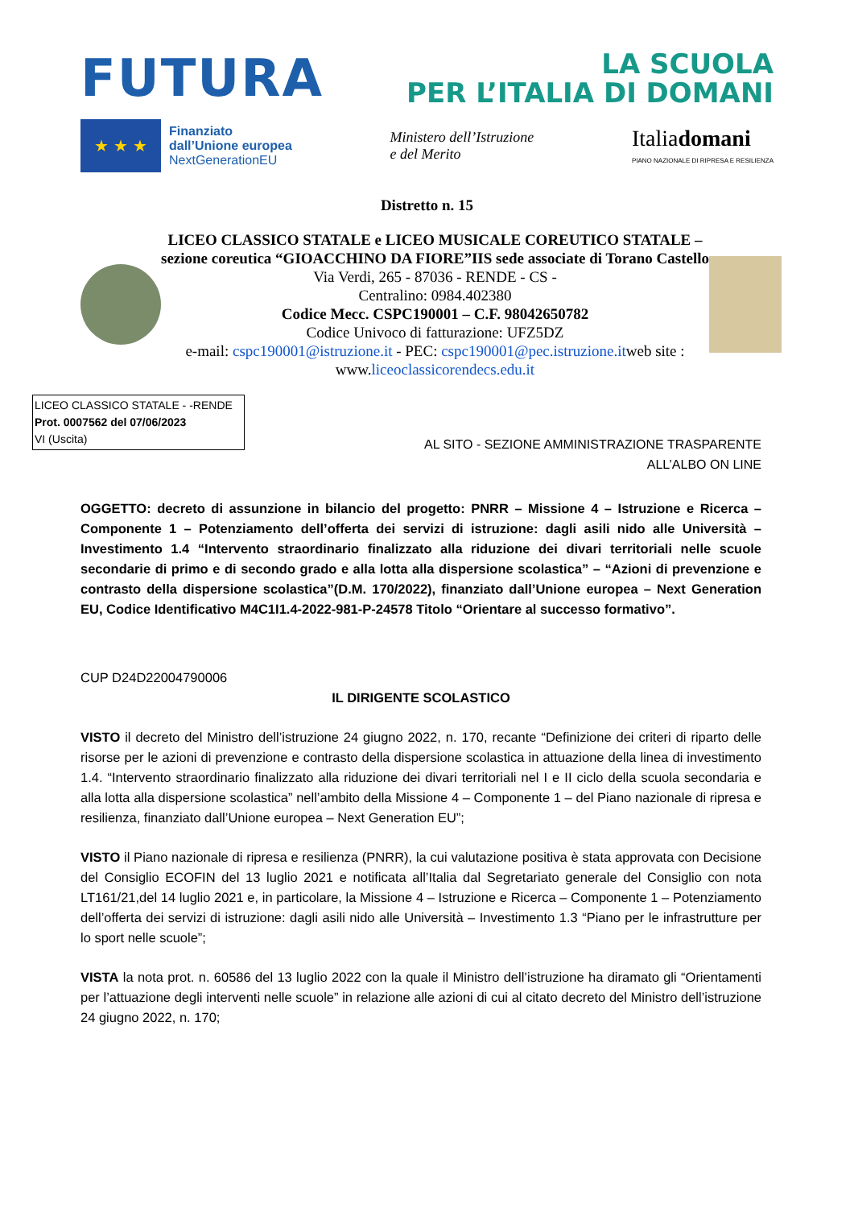FUTURA
LA SCUOLA
PER L’ITALIA DI DOMANI
★ ★ ★
Finanziato
dall’Unione europea
NextGenerationEU
Ministero dell’Istruzione
e del Merito
Italiadomani
PIANO NAZIONALE DI RIPRESA E RESILIENZA
Distretto n. 15
LICEO CLASSICO STATALE e LICEO MUSICALE COREUTICO STATALE – sezione coreutica “GIOACCHINO DA FIORE”IIS sede associate di Torano Castello
Via Verdi, 265 - 87036 - RENDE - CS -
Centralino: 0984.402380
Codice Mecc. CSPC190001 – C.F. 98042650782
Codice Univoco di fatturazione: UFZ5DZ
e-mail: cspc190001@istruzione.it - PEC: cspc190001@pec.istruzione.itweb site : www.liceoclassicorendecs.edu.it
LICEO CLASSICO STATALE - -RENDE
Prot. 0007562 del 07/06/2023
VI (Uscita)
AL SITO - SEZIONE AMMINISTRAZIONE TRASPARENTE
ALL’ALBO ON LINE
OGGETTO: decreto di assunzione in bilancio del progetto: PNRR – Missione 4 – Istruzione e Ricerca – Componente 1 – Potenziamento dell’offerta dei servizi di istruzione: dagli asili nido alle Università – Investimento 1.4 “Intervento straordinario finalizzato alla riduzione dei divari territoriali nelle scuole secondarie di primo e di secondo grado e alla lotta alla dispersione scolastica” – “Azioni di prevenzione e contrasto della dispersione scolastica”(D.M. 170/2022), finanziato dall’Unione europea – Next Generation EU, Codice Identificativo M4C1I1.4-2022-981-P-24578 Titolo “Orientare al successo formativo”.
CUP D24D22004790006
IL DIRIGENTE SCOLASTICO
VISTO il decreto del Ministro dell’istruzione 24 giugno 2022, n. 170, recante “Definizione dei criteri di riparto delle risorse per le azioni di prevenzione e contrasto della dispersione scolastica in attuazione della linea di investimento 1.4. “Intervento straordinario finalizzato alla riduzione dei divari territoriali nel I e II ciclo della scuola secondaria e alla lotta alla dispersione scolastica” nell’ambito della Missione 4 – Componente 1 – del Piano nazionale di ripresa e resilienza, finanziato dall’Unione europea – Next Generation EU”;
VISTO il Piano nazionale di ripresa e resilienza (PNRR), la cui valutazione positiva è stata approvata con Decisione del Consiglio ECOFIN del 13 luglio 2021 e notificata all’Italia dal Segretariato generale del Consiglio con nota LT161/21,del 14 luglio 2021 e, in particolare, la Missione 4 – Istruzione e Ricerca – Componente 1 – Potenziamento dell’offerta dei servizi di istruzione: dagli asili nido alle Università – Investimento 1.3 “Piano per le infrastrutture per lo sport nelle scuole”;
VISTA la nota prot. n. 60586 del 13 luglio 2022 con la quale il Ministro dell’istruzione ha diramato gli “Orientamenti per l’attuazione degli interventi nelle scuole” in relazione alle azioni di cui al citato decreto del Ministro dell’istruzione 24 giugno 2022, n. 170;